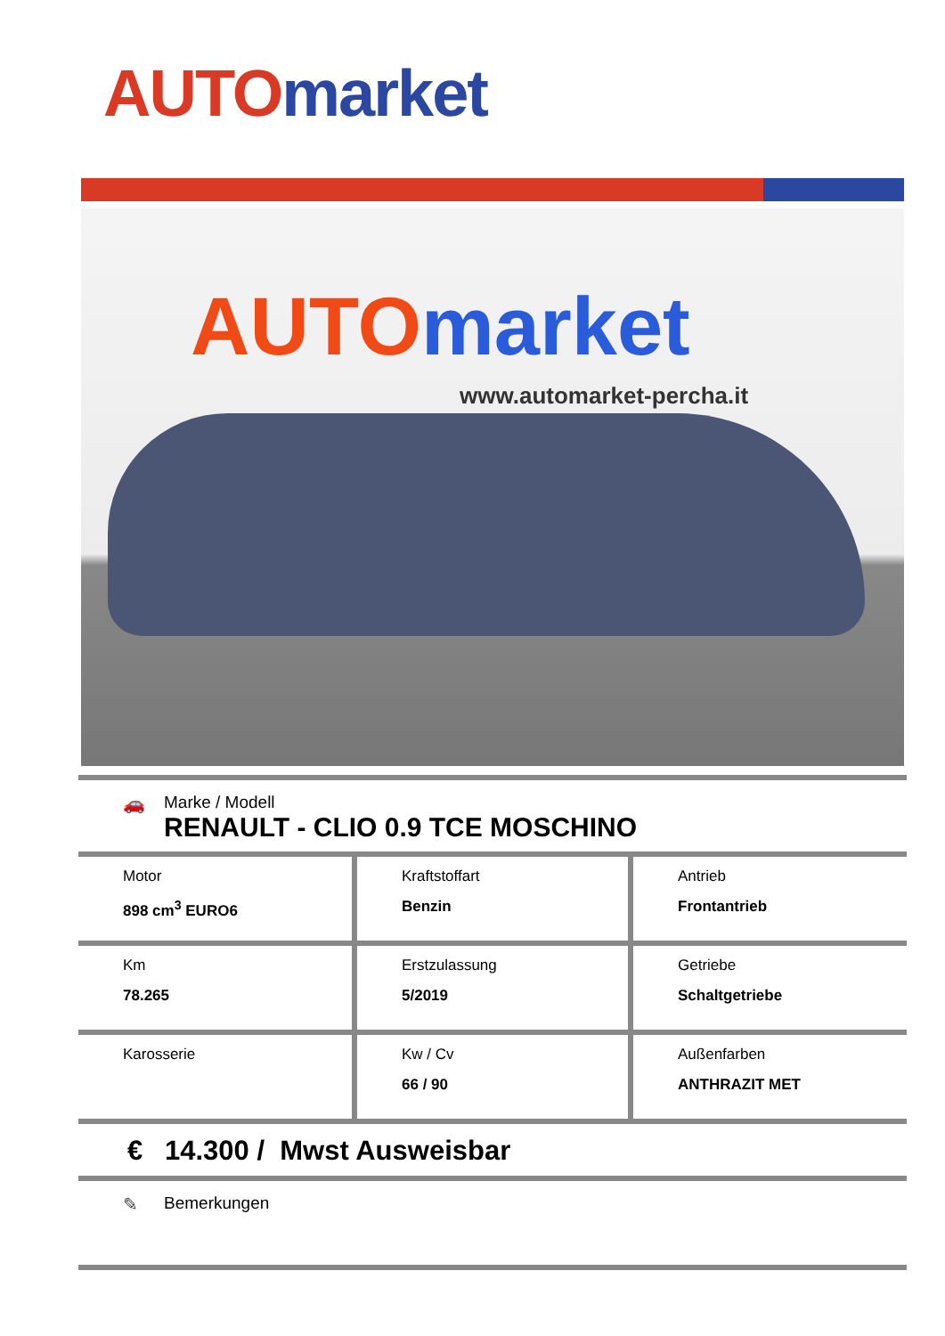AUTO market
AUTO market
www.automarket-percha.it
🚗 Marke / Modell
RENAULT - CLIO 0.9 TCE MOSCHINO
| Motor 898 cm<sup>3</sup> EURO6 | Kraftstoffart Benzin | Antrieb Frontantrieb |
| Km 78.265 | Erstzulassung 5/2019 | Getriebe Schaltgetriebe |
| Karosserie | Kw / Cv 66 / 90 | Außenfarben ANTHRAZIT MET |
€ 14.300 / Mwst Ausweisbar
✎ Bemerkungen